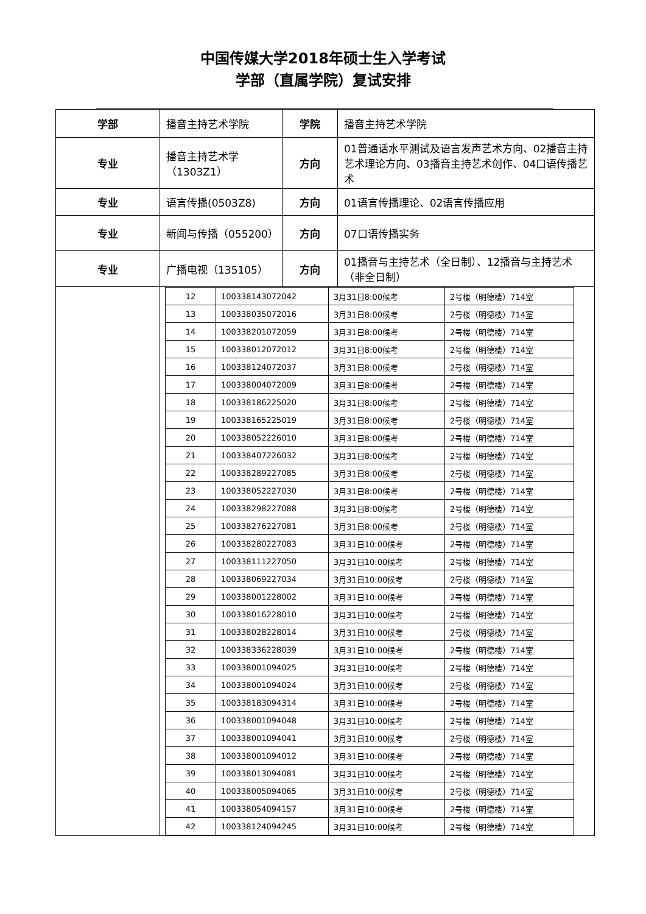中国传媒大学2018年硕士生入学考试
学部（直属学院）复试安排
| 学部 | 播音主持艺术学院 | 学院 | 播音主持艺术学院 |
| 专业 | 播音主持艺术学（1303Z1） | 方向 | 01普通话水平测试及语言发声艺术方向、02播音主持艺术理论方向、03播音主持艺术创作、04口语传播艺术 |
| 专业 | 语言传播(0503Z8) | 方向 | 01语言传播理论、02语言传播应用 |
| 专业 | 新闻与传播（055200） | 方向 | 07口语传播实务 |
| 专业 | 广播电视（135105） | 方向 | 01播音与主持艺术（全日制）、12播音与主持艺术（非全日制） |
| | / 12 / 100338143072042 / 3月31日8:00候考 / 2号楼（明德楼）714室 / / 13 / 100338035072016 / 3月31日8:00候考 / 2号楼（明德楼）714室 / / 14 / 100338201072059 / 3月31日8:00候考 / 2号楼（明德楼）714室 / / 15 / 100338012072012 / 3月31日8:00候考 / 2号楼（明德楼）714室 / / 16 / 100338124072037 / 3月31日8:00候考 / 2号楼（明德楼）714室 / / 17 / 100338004072009 / 3月31日8:00候考 / 2号楼（明德楼）714室 / / 18 / 100338186225020 / 3月31日8:00候考 / 2号楼（明德楼）714室 / / 19 / 100338165225019 / 3月31日8:00候考 / 2号楼（明德楼）714室 / / 20 / 100338052226010 / 3月31日8:00候考 / 2号楼（明德楼）714室 / / 21 / 100338407226032 / 3月31日8:00候考 / 2号楼（明德楼）714室 / / 22 / 100338289227085 / 3月31日8:00候考 / 2号楼（明德楼）714室 / / 23 / 100338052227030 / 3月31日8:00候考 / 2号楼（明德楼）714室 / / 24 / 100338298227088 / 3月31日8:00候考 / 2号楼（明德楼）714室 / / 25 / 100338276227081 / 3月31日8:00候考 / 2号楼（明德楼）714室 / / 26 / 100338280227083 / 3月31日10:00候考 / 2号楼（明德楼）714室 / / 27 / 100338111227050 / 3月31日10:00候考 / 2号楼（明德楼）714室 / / 28 / 100338069227034 / 3月31日10:00候考 / 2号楼（明德楼）714室 / / 29 / 100338001228002 / 3月31日10:00候考 / 2号楼（明德楼）714室 / / 30 / 100338016228010 / 3月31日10:00候考 / 2号楼（明德楼）714室 / / 31 / 100338028228014 / 3月31日10:00候考 / 2号楼（明德楼）714室 / / 32 / 100338336228039 / 3月31日10:00候考 / 2号楼（明德楼）714室 / / 33 / 100338001094025 / 3月31日10:00候考 / 2号楼（明德楼）714室 / / 34 / 100338001094024 / 3月31日10:00候考 / 2号楼（明德楼）714室 / / 35 / 100338183094314 / 3月31日10:00候考 / 2号楼（明德楼）714室 / / 36 / 100338001094048 / 3月31日10:00候考 / 2号楼（明德楼）714室 / / 37 / 100338001094041 / 3月31日10:00候考 / 2号楼（明德楼）714室 / / 38 / 100338001094012 / 3月31日10:00候考 / 2号楼（明德楼）714室 / / 39 / 100338013094081 / 3月31日10:00候考 / 2号楼（明德楼）714室 / / 40 / 100338005094065 / 3月31日10:00候考 / 2号楼（明德楼）714室 / / 41 / 100338054094157 / 3月31日10:00候考 / 2号楼（明德楼）714室 / / 42 / 100338124094245 / 3月31日10:00候考 / 2号楼（明德楼）714室 / | | |